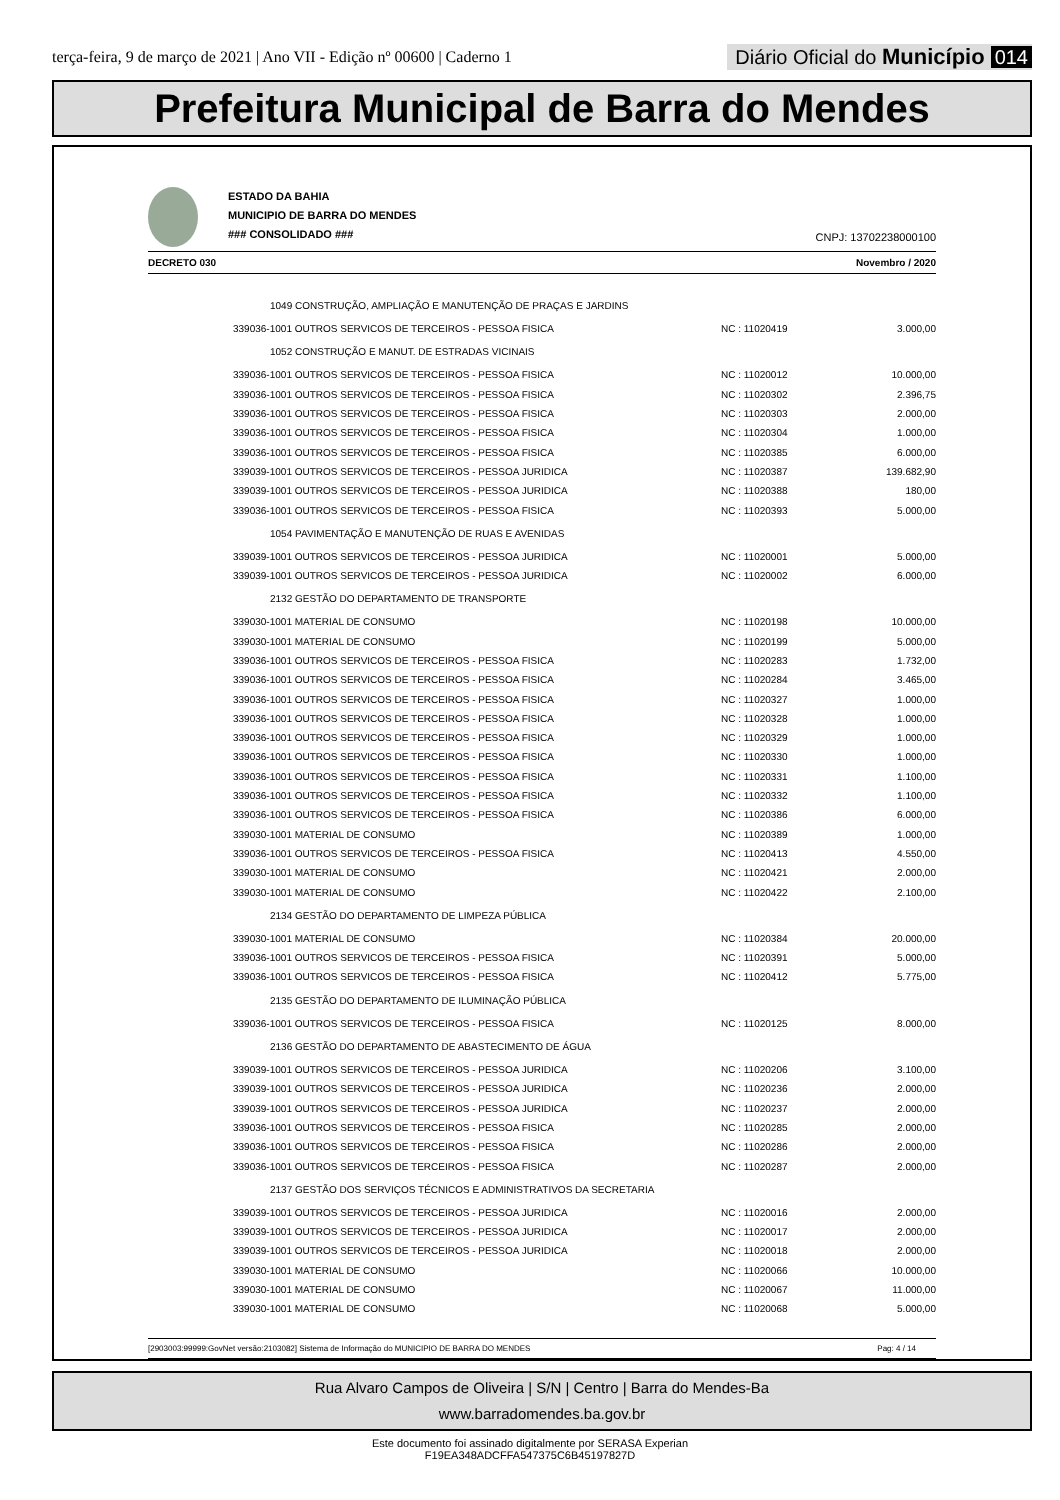terça-feira, 9 de março de 2021 | Ano VII - Edição nº 00600 | Caderno 1
Diário Oficial do Município 014
Prefeitura Municipal de Barra do Mendes
ESTADO DA BAHIA
MUNICIPIO DE BARRA DO MENDES
### CONSOLIDADO ###
CNPJ: 13702238000100
DECRETO 030 Novembro / 2020
| 1049 CONSTRUÇÃO, AMPLIAÇÃO E MANUTENÇÃO DE PRAÇAS E JARDINS | | |
| 339036-1001 OUTROS SERVICOS DE TERCEIROS - PESSOA FISICA | NC : 11020419 | 3.000,00 |
| 1052 CONSTRUÇÃO E MANUT. DE ESTRADAS VICINAIS | | |
| 339036-1001 OUTROS SERVICOS DE TERCEIROS - PESSOA FISICA | NC : 11020012 | 10.000,00 |
| 339036-1001 OUTROS SERVICOS DE TERCEIROS - PESSOA FISICA | NC : 11020302 | 2.396,75 |
| 339036-1001 OUTROS SERVICOS DE TERCEIROS - PESSOA FISICA | NC : 11020303 | 2.000,00 |
| 339036-1001 OUTROS SERVICOS DE TERCEIROS - PESSOA FISICA | NC : 11020304 | 1.000,00 |
| 339036-1001 OUTROS SERVICOS DE TERCEIROS - PESSOA FISICA | NC : 11020385 | 6.000,00 |
| 339039-1001 OUTROS SERVICOS DE TERCEIROS - PESSOA JURIDICA | NC : 11020387 | 139.682,90 |
| 339039-1001 OUTROS SERVICOS DE TERCEIROS - PESSOA JURIDICA | NC : 11020388 | 180,00 |
| 339036-1001 OUTROS SERVICOS DE TERCEIROS - PESSOA FISICA | NC : 11020393 | 5.000,00 |
| 1054 PAVIMENTAÇÃO E MANUTENÇÃO DE RUAS E AVENIDAS | | |
| 339039-1001 OUTROS SERVICOS DE TERCEIROS - PESSOA JURIDICA | NC : 11020001 | 5.000,00 |
| 339039-1001 OUTROS SERVICOS DE TERCEIROS - PESSOA JURIDICA | NC : 11020002 | 6.000,00 |
| 2132 GESTÃO DO DEPARTAMENTO DE TRANSPORTE | | |
| 339030-1001 MATERIAL DE CONSUMO | NC : 11020198 | 10.000,00 |
| 339030-1001 MATERIAL DE CONSUMO | NC : 11020199 | 5.000,00 |
| 339036-1001 OUTROS SERVICOS DE TERCEIROS - PESSOA FISICA | NC : 11020283 | 1.732,00 |
| 339036-1001 OUTROS SERVICOS DE TERCEIROS - PESSOA FISICA | NC : 11020284 | 3.465,00 |
| 339036-1001 OUTROS SERVICOS DE TERCEIROS - PESSOA FISICA | NC : 11020327 | 1.000,00 |
| 339036-1001 OUTROS SERVICOS DE TERCEIROS - PESSOA FISICA | NC : 11020328 | 1.000,00 |
| 339036-1001 OUTROS SERVICOS DE TERCEIROS - PESSOA FISICA | NC : 11020329 | 1.000,00 |
| 339036-1001 OUTROS SERVICOS DE TERCEIROS - PESSOA FISICA | NC : 11020330 | 1.000,00 |
| 339036-1001 OUTROS SERVICOS DE TERCEIROS - PESSOA FISICA | NC : 11020331 | 1.100,00 |
| 339036-1001 OUTROS SERVICOS DE TERCEIROS - PESSOA FISICA | NC : 11020332 | 1.100,00 |
| 339036-1001 OUTROS SERVICOS DE TERCEIROS - PESSOA FISICA | NC : 11020386 | 6.000,00 |
| 339030-1001 MATERIAL DE CONSUMO | NC : 11020389 | 1.000,00 |
| 339036-1001 OUTROS SERVICOS DE TERCEIROS - PESSOA FISICA | NC : 11020413 | 4.550,00 |
| 339030-1001 MATERIAL DE CONSUMO | NC : 11020421 | 2.000,00 |
| 339030-1001 MATERIAL DE CONSUMO | NC : 11020422 | 2.100,00 |
| 2134 GESTÃO DO DEPARTAMENTO DE LIMPEZA PÚBLICA | | |
| 339030-1001 MATERIAL DE CONSUMO | NC : 11020384 | 20.000,00 |
| 339036-1001 OUTROS SERVICOS DE TERCEIROS - PESSOA FISICA | NC : 11020391 | 5.000,00 |
| 339036-1001 OUTROS SERVICOS DE TERCEIROS - PESSOA FISICA | NC : 11020412 | 5.775,00 |
| 2135 GESTÃO DO DEPARTAMENTO DE ILUMINAÇÃO PÚBLICA | | |
| 339036-1001 OUTROS SERVICOS DE TERCEIROS - PESSOA FISICA | NC : 11020125 | 8.000,00 |
| 2136 GESTÃO DO DEPARTAMENTO DE ABASTECIMENTO DE ÁGUA | | |
| 339039-1001 OUTROS SERVICOS DE TERCEIROS - PESSOA JURIDICA | NC : 11020206 | 3.100,00 |
| 339039-1001 OUTROS SERVICOS DE TERCEIROS - PESSOA JURIDICA | NC : 11020236 | 2.000,00 |
| 339039-1001 OUTROS SERVICOS DE TERCEIROS - PESSOA JURIDICA | NC : 11020237 | 2.000,00 |
| 339036-1001 OUTROS SERVICOS DE TERCEIROS - PESSOA FISICA | NC : 11020285 | 2.000,00 |
| 339036-1001 OUTROS SERVICOS DE TERCEIROS - PESSOA FISICA | NC : 11020286 | 2.000,00 |
| 339036-1001 OUTROS SERVICOS DE TERCEIROS - PESSOA FISICA | NC : 11020287 | 2.000,00 |
| 2137 GESTÃO DOS SERVIÇOS TÉCNICOS E ADMINISTRATIVOS DA SECRETARIA | | |
| 339039-1001 OUTROS SERVICOS DE TERCEIROS - PESSOA JURIDICA | NC : 11020016 | 2.000,00 |
| 339039-1001 OUTROS SERVICOS DE TERCEIROS - PESSOA JURIDICA | NC : 11020017 | 2.000,00 |
| 339039-1001 OUTROS SERVICOS DE TERCEIROS - PESSOA JURIDICA | NC : 11020018 | 2.000,00 |
| 339030-1001 MATERIAL DE CONSUMO | NC : 11020066 | 10.000,00 |
| 339030-1001 MATERIAL DE CONSUMO | NC : 11020067 | 11.000,00 |
| 339030-1001 MATERIAL DE CONSUMO | NC : 11020068 | 5.000,00 |
[2903003:99999:GovNet versão:2103082] Sistema de Informação do MUNICIPIO DE BARRA DO MENDES Pag: 4 / 14
Rua Alvaro Campos de Oliveira | S/N | Centro | Barra do Mendes-Ba
www.barradomendes.ba.gov.br
Este documento foi assinado digitalmente por SERASA Experian
F19EA348ADCFFA547375C6B45197827D